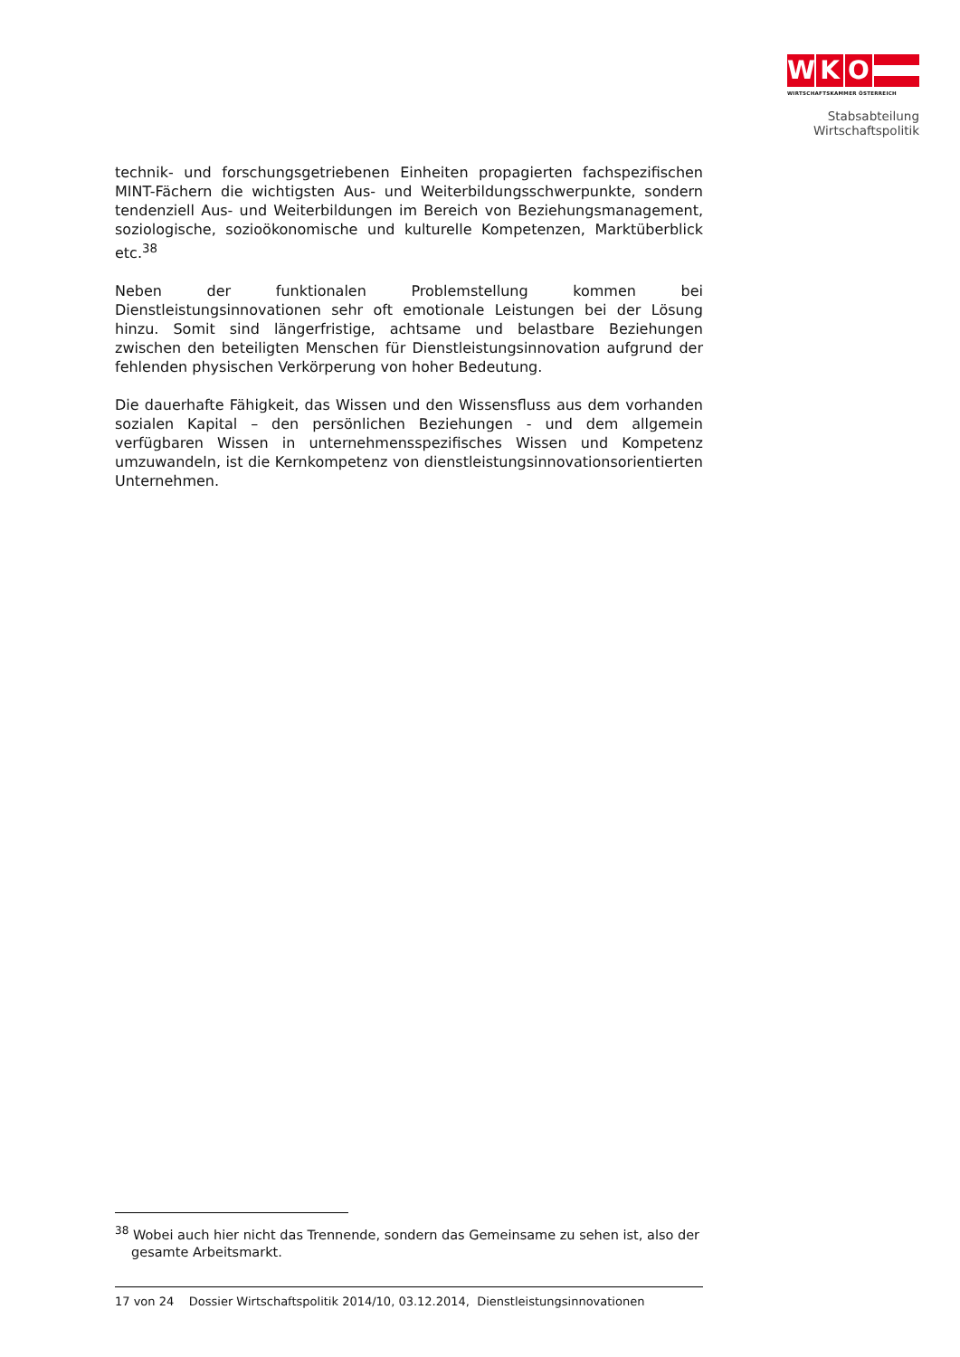W K O
WIRTSCHAFTSKAMMER ÖSTERREICH
Stabsabteilung
Wirtschaftspolitik
technik- und forschungsgetriebenen Einheiten propagierten fachspezifischen MINT-Fächern die wichtigsten Aus- und Weiterbildungsschwerpunkte, sondern tendenziell Aus- und Weiterbildungen im Bereich von Beziehungsmanagement, soziologische, sozioökonomische und kulturelle Kompetenzen, Marktüberblick etc.<sup>38</sup>
Neben der funktionalen Problemstellung kommen bei Dienstleistungsinnovationen sehr oft emotionale Leistungen bei der Lösung hinzu. Somit sind längerfristige, achtsame und belastbare Beziehungen zwischen den beteiligten Menschen für Dienstleistungsinnovation aufgrund der fehlenden physischen Verkörperung von hoher Bedeutung.
Die dauerhafte Fähigkeit, das Wissen und den Wissensfluss aus dem vorhanden sozialen Kapital – den persönlichen Beziehungen - und dem allgemein verfügbaren Wissen in unternehmensspezifisches Wissen und Kompetenz umzuwandeln, ist die Kernkompetenz von dienstleistungsinnovationsorientierten Unternehmen.
<sup>38</sup> Wobei auch hier nicht das Trennende, sondern das Gemeinsame zu sehen ist, also der gesamte Arbeitsmarkt.
17 von 24 Dossier Wirtschaftspolitik 2014/10, 03.12.2014, Dienstleistungsinnovationen